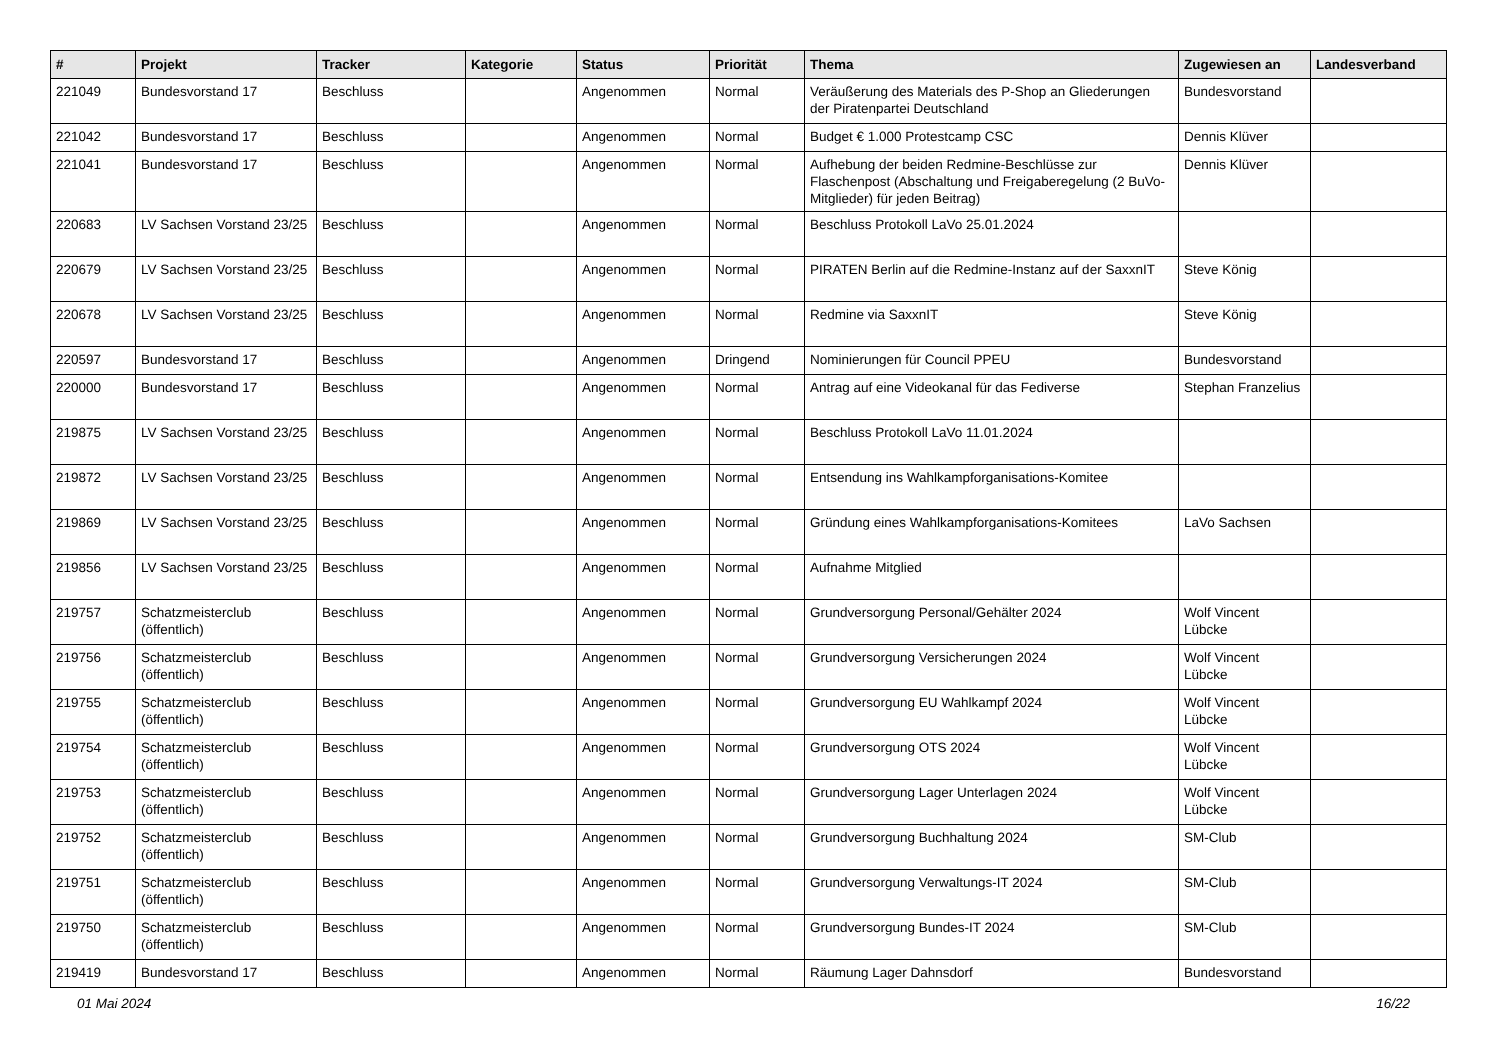| # | Projekt | Tracker | Kategorie | Status | Priorität | Thema | Zugewiesen an | Landesverband |
| --- | --- | --- | --- | --- | --- | --- | --- | --- |
| 221049 | Bundesvorstand 17 | Beschluss | | Angenommen | Normal | Veräußerung des Materials des P-Shop an Gliederungen der Piratenpartei Deutschland | Bundesvorstand | |
| 221042 | Bundesvorstand 17 | Beschluss | | Angenommen | Normal | Budget € 1.000 Protestcamp CSC | Dennis Klüver | |
| 221041 | Bundesvorstand 17 | Beschluss | | Angenommen | Normal | Aufhebung der beiden Redmine-Beschlüsse zur Flaschenpost (Abschaltung und Freigaberegelung (2 BuVo-Mitglieder) für jeden Beitrag) | Dennis Klüver | |
| 220683 | LV Sachsen Vorstand 23/25 | Beschluss | | Angenommen | Normal | Beschluss Protokoll LaVo 25.01.2024 | | |
| 220679 | LV Sachsen Vorstand 23/25 | Beschluss | | Angenommen | Normal | PIRATEN Berlin auf die Redmine-Instanz auf der SaxxnIT | Steve König | |
| 220678 | LV Sachsen Vorstand 23/25 | Beschluss | | Angenommen | Normal | Redmine via SaxxnIT | Steve König | |
| 220597 | Bundesvorstand 17 | Beschluss | | Angenommen | Dringend | Nominierungen für Council PPEU | Bundesvorstand | |
| 220000 | Bundesvorstand 17 | Beschluss | | Angenommen | Normal | Antrag auf eine Videokanal für das Fediverse | Stephan Franzelius | |
| 219875 | LV Sachsen Vorstand 23/25 | Beschluss | | Angenommen | Normal | Beschluss Protokoll LaVo 11.01.2024 | | |
| 219872 | LV Sachsen Vorstand 23/25 | Beschluss | | Angenommen | Normal | Entsendung ins Wahlkampforganisations-Komitee | | |
| 219869 | LV Sachsen Vorstand 23/25 | Beschluss | | Angenommen | Normal | Gründung eines Wahlkampforganisations-Komitees | LaVo Sachsen | |
| 219856 | LV Sachsen Vorstand 23/25 | Beschluss | | Angenommen | Normal | Aufnahme Mitglied | | |
| 219757 | Schatzmeisterclub (öffentlich) | Beschluss | | Angenommen | Normal | Grundversorgung Personal/Gehälter 2024 | Wolf Vincent Lübcke | |
| 219756 | Schatzmeisterclub (öffentlich) | Beschluss | | Angenommen | Normal | Grundversorgung Versicherungen 2024 | Wolf Vincent Lübcke | |
| 219755 | Schatzmeisterclub (öffentlich) | Beschluss | | Angenommen | Normal | Grundversorgung EU Wahlkampf 2024 | Wolf Vincent Lübcke | |
| 219754 | Schatzmeisterclub (öffentlich) | Beschluss | | Angenommen | Normal | Grundversorgung OTS 2024 | Wolf Vincent Lübcke | |
| 219753 | Schatzmeisterclub (öffentlich) | Beschluss | | Angenommen | Normal | Grundversorgung Lager Unterlagen 2024 | Wolf Vincent Lübcke | |
| 219752 | Schatzmeisterclub (öffentlich) | Beschluss | | Angenommen | Normal | Grundversorgung Buchhaltung 2024 | SM-Club | |
| 219751 | Schatzmeisterclub (öffentlich) | Beschluss | | Angenommen | Normal | Grundversorgung Verwaltungs-IT 2024 | SM-Club | |
| 219750 | Schatzmeisterclub (öffentlich) | Beschluss | | Angenommen | Normal | Grundversorgung Bundes-IT 2024 | SM-Club | |
| 219419 | Bundesvorstand 17 | Beschluss | | Angenommen | Normal | Räumung Lager Dahnsdorf | Bundesvorstand | |
01 Mai 2024 16/22